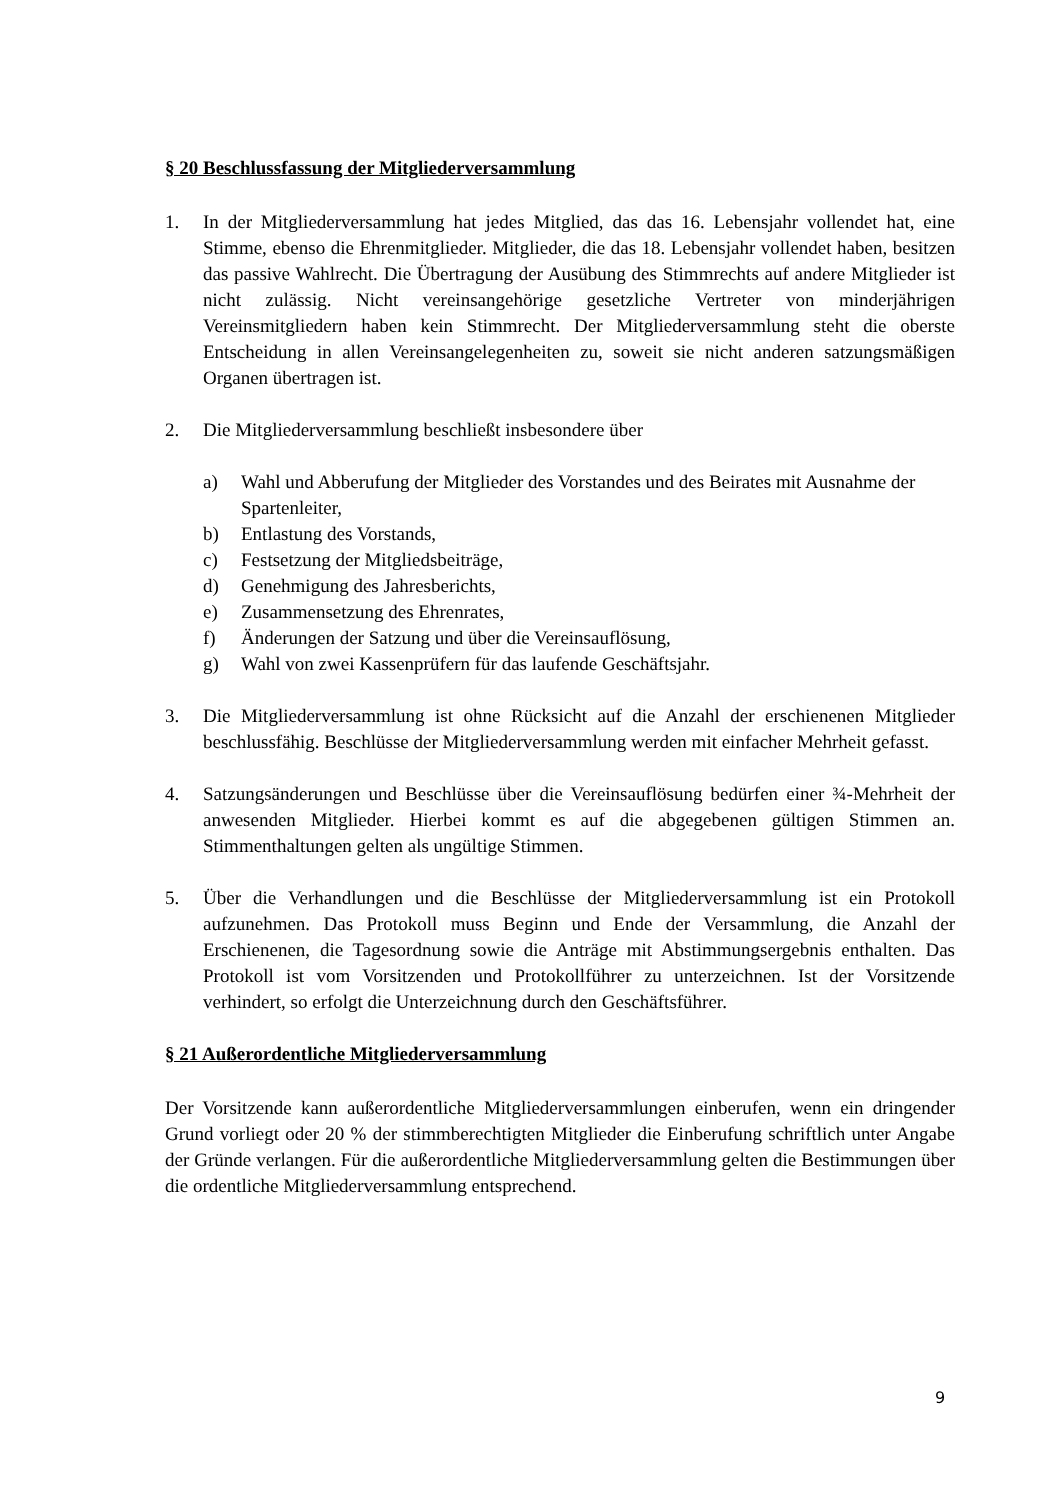§ 20 Beschlussfassung der Mitgliederversammlung
1. In der Mitgliederversammlung hat jedes Mitglied, das das 16. Lebensjahr vollendet hat, eine Stimme, ebenso die Ehrenmitglieder. Mitglieder, die das 18. Lebensjahr vollendet haben, besitzen das passive Wahlrecht. Die Übertragung der Ausübung des Stimmrechts auf andere Mitglieder ist nicht zulässig. Nicht vereinsangehörige gesetzliche Vertreter von minderjährigen Vereinsmitgliedern haben kein Stimmrecht. Der Mitgliederversammlung steht die oberste Entscheidung in allen Vereinsangelegenheiten zu, soweit sie nicht anderen satzungsmäßigen Organen übertragen ist.
2. Die Mitgliederversammlung beschließt insbesondere über
a) Wahl und Abberufung der Mitglieder des Vorstandes und des Beirates mit Ausnahme der Spartenleiter,
b) Entlastung des Vorstands,
c) Festsetzung der Mitgliedsbeiträge,
d) Genehmigung des Jahresberichts,
e) Zusammensetzung des Ehrenrates,
f) Änderungen der Satzung und über die Vereinsauflösung,
g) Wahl von zwei Kassenprüfern für das laufende Geschäftsjahr.
3. Die Mitgliederversammlung ist ohne Rücksicht auf die Anzahl der erschienenen Mitglieder beschlussfähig. Beschlüsse der Mitgliederversammlung werden mit einfacher Mehrheit gefasst.
4. Satzungsänderungen und Beschlüsse über die Vereinsauflösung bedürfen einer ¾-Mehrheit der anwesenden Mitglieder. Hierbei kommt es auf die abgegebenen gültigen Stimmen an. Stimmenthaltungen gelten als ungültige Stimmen.
5. Über die Verhandlungen und die Beschlüsse der Mitgliederversammlung ist ein Protokoll aufzunehmen. Das Protokoll muss Beginn und Ende der Versammlung, die Anzahl der Erschienenen, die Tagesordnung sowie die Anträge mit Abstimmungsergebnis enthalten. Das Protokoll ist vom Vorsitzenden und Protokollführer zu unterzeichnen. Ist der Vorsitzende verhindert, so erfolgt die Unterzeichnung durch den Geschäftsführer.
§ 21 Außerordentliche Mitgliederversammlung
Der Vorsitzende kann außerordentliche Mitgliederversammlungen einberufen, wenn ein dringender Grund vorliegt oder 20 % der stimmberechtigten Mitglieder die Einberufung schriftlich unter Angabe der Gründe verlangen. Für die außerordentliche Mitgliederversammlung gelten die Bestimmungen über die ordentliche Mitgliederversammlung entsprechend.
9